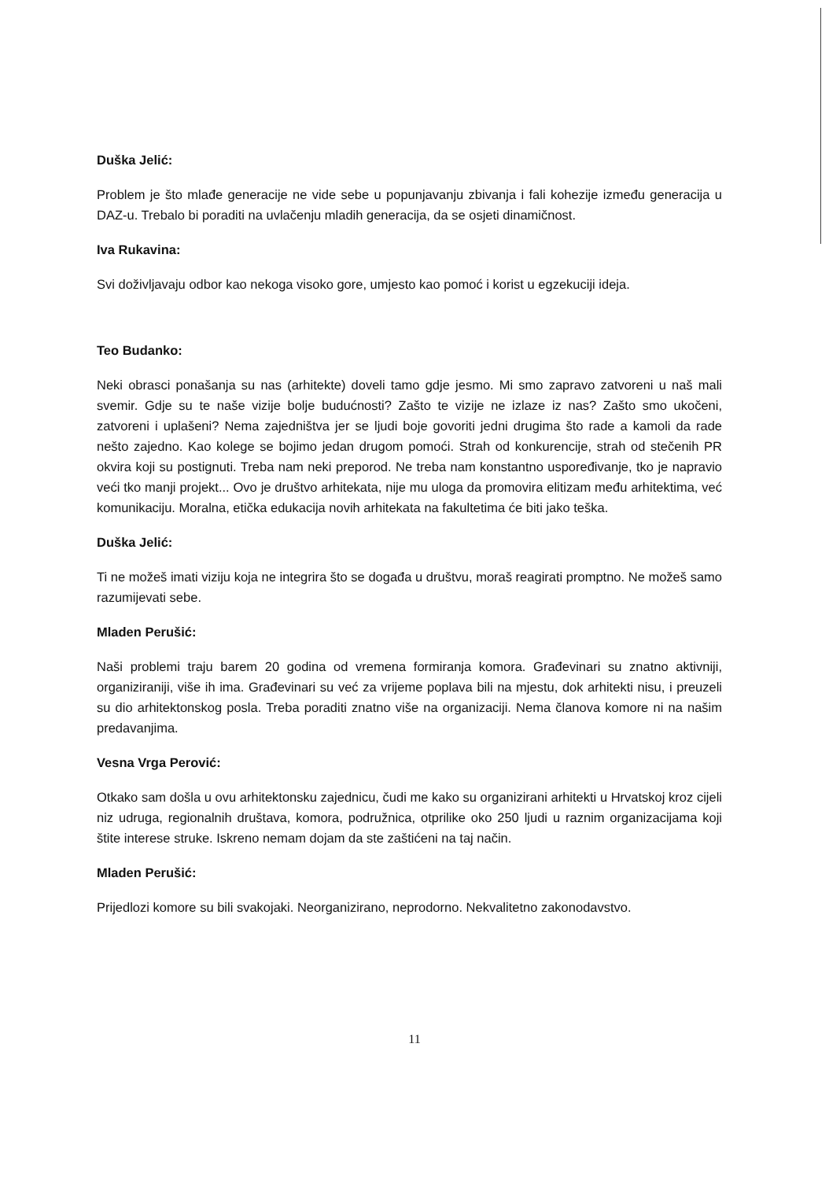Duška Jelić:
Problem je što mlađe generacije ne vide sebe u popunjavanju zbivanja i fali kohezije između generacija u DAZ-u. Trebalo bi poraditi na uvlačenju mladih generacija, da se osjeti dinamičnost.
Iva Rukavina:
Svi doživljavaju odbor kao nekoga visoko gore, umjesto kao pomoć i korist u egzekuciji ideja.
Teo Budanko:
Neki obrasci ponašanja su nas (arhitekte) doveli tamo gdje jesmo. Mi smo zapravo zatvoreni u naš mali svemir. Gdje su te naše vizije bolje budućnosti? Zašto te vizije ne izlaze iz nas? Zašto smo ukočeni, zatvoreni i uplašeni? Nema zajedništva jer se ljudi boje govoriti jedni drugima što rade a kamoli da rade nešto zajedno. Kao kolege se bojimo jedan drugom pomoći. Strah od konkurencije, strah od stečenih PR okvira koji su postignuti. Treba nam neki preporod. Ne treba nam konstantno uspoređivanje, tko je napravio veći tko manji projekt... Ovo je društvo arhitekata, nije mu uloga da promovira elitizam među arhitektima, već komunikaciju. Moralna, etička edukacija novih arhitekata na fakultetima će biti jako teška.
Duška Jelić:
Ti ne možeš imati viziju koja ne integrira što se događa u društvu, moraš reagirati promptno. Ne možeš samo razumijevati sebe.
Mladen Perušić:
Naši problemi traju barem 20 godina od vremena formiranja komora. Građevinari su znatno aktivniji, organiziraniji, više ih ima. Građevinari su već za vrijeme poplava bili na mjestu, dok arhitekti nisu, i preuzeli su dio arhitektonskog posla. Treba poraditi znatno više na organizaciji. Nema članova komore ni na našim predavanjima.
Vesna Vrga Perović:
Otkako sam došla u ovu arhitektonsku zajednicu, čudi me kako su organizirani arhitekti u Hrvatskoj kroz cijeli niz udruga, regionalnih društava, komora, podružnica, otprilike oko 250 ljudi u raznim organizacijama koji štite interese struke. Iskreno nemam dojam da ste zaštićeni na taj način.
Mladen Perušić:
Prijedlozi komore su bili svakojaki. Neorganizirano, neprodorno. Nekvalitetno zakonodavstvo.
11